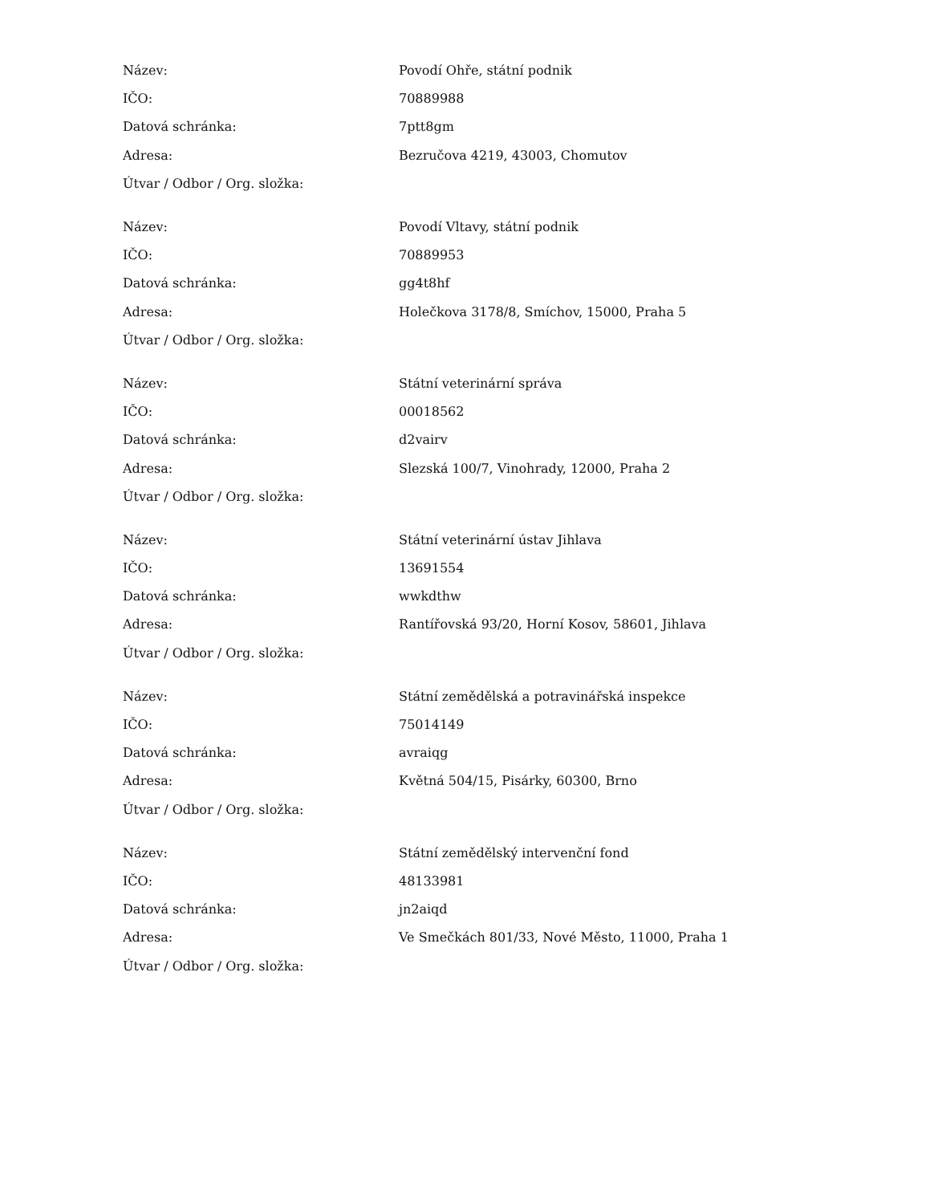| Název: | Povodí Ohře, státní podnik |
| IČO: | 70889988 |
| Datová schránka: | 7ptt8gm |
| Adresa: | Bezručova 4219, 43003, Chomutov |
| Útvar / Odbor / Org. složka: | |
| Název: | Povodí Vltavy, státní podnik |
| IČO: | 70889953 |
| Datová schránka: | gg4t8hf |
| Adresa: | Holečkova 3178/8, Smíchov, 15000, Praha 5 |
| Útvar / Odbor / Org. složka: | |
| Název: | Státní veterinární správa |
| IČO: | 00018562 |
| Datová schránka: | d2vairv |
| Adresa: | Slezská 100/7, Vinohrady, 12000, Praha 2 |
| Útvar / Odbor / Org. složka: | |
| Název: | Státní veterinární ústav Jihlava |
| IČO: | 13691554 |
| Datová schránka: | wwkdthw |
| Adresa: | Rantířovská 93/20, Horní Kosov, 58601, Jihlava |
| Útvar / Odbor / Org. složka: | |
| Název: | Státní zemědělská a potravinářská inspekce |
| IČO: | 75014149 |
| Datová schránka: | avraiqg |
| Adresa: | Květná 504/15, Pisárky, 60300, Brno |
| Útvar / Odbor / Org. složka: | |
| Název: | Státní zemědělský intervenční fond |
| IČO: | 48133981 |
| Datová schránka: | jn2aiqd |
| Adresa: | Ve Smečkách 801/33, Nové Město, 11000, Praha 1 |
| Útvar / Odbor / Org. složka: | |